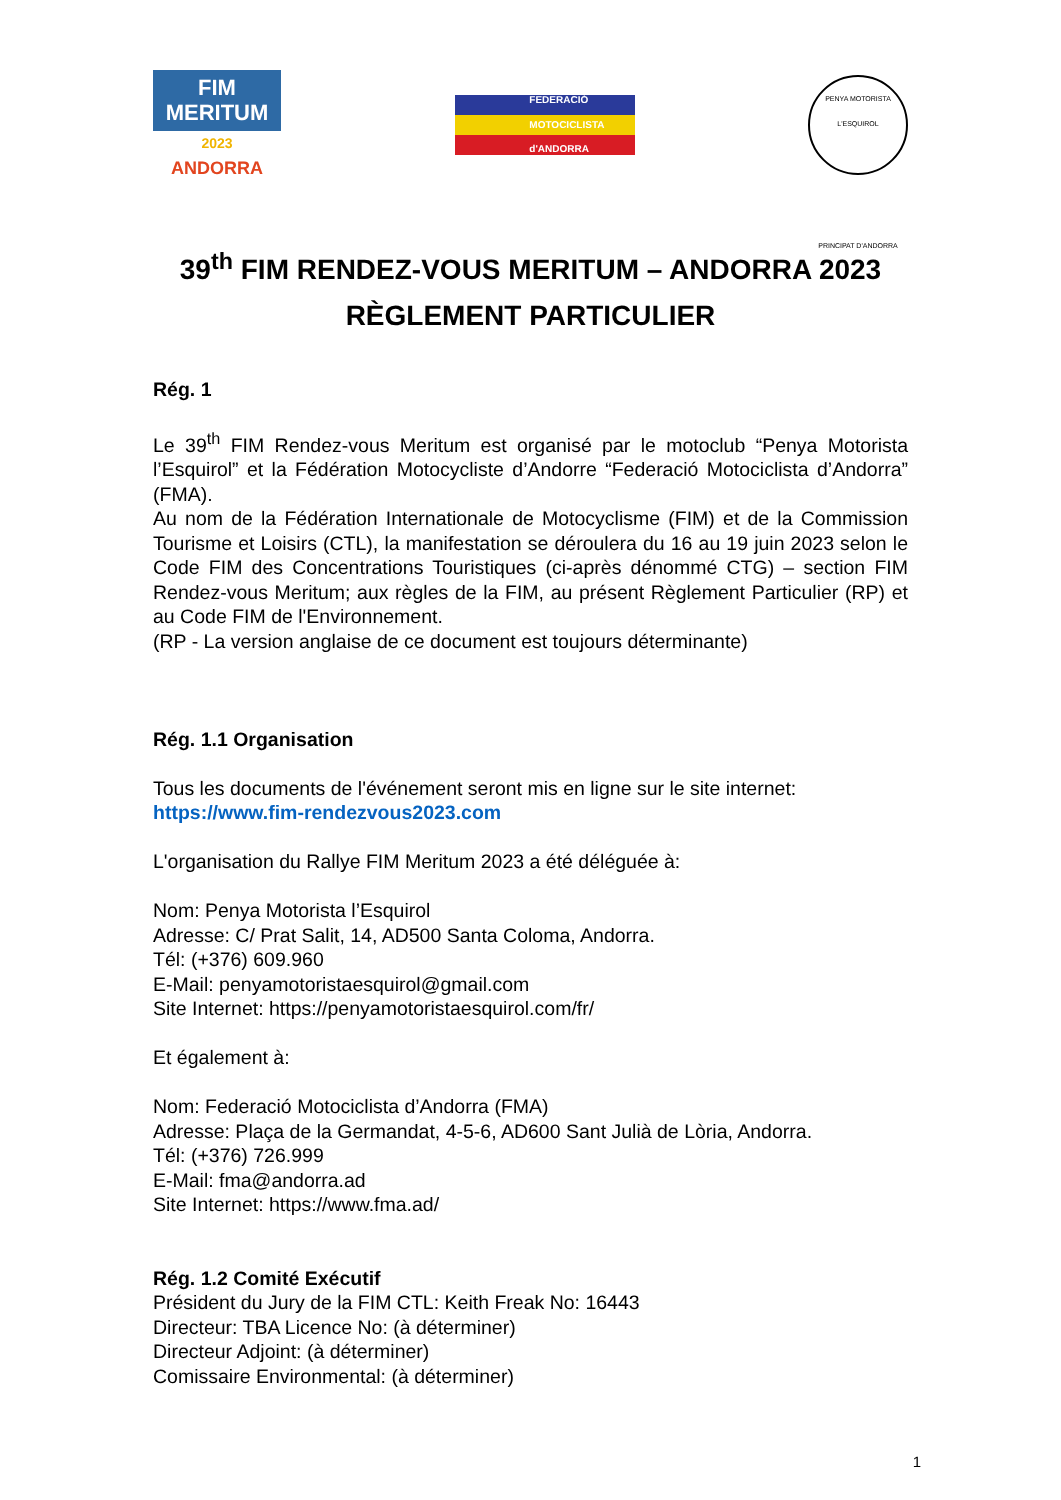FIM
MERITUM
2023
ANDORRA
FEDERACIÓ
MOTOCICLISTA
d'ANDORRA
PENYA MOTORISTA L'ESQUIROL
PRINCIPAT D'ANDORRA
39<sup>th</sup> FIM RENDEZ-VOUS MERITUM – ANDORRA 2023
RÈGLEMENT PARTICULIER
Rég. 1
Le 39<sup>th</sup> FIM Rendez-vous Meritum est organisé par le motoclub “Penya Motorista l’Esquirol” et la Fédération Motocycliste d’Andorre “Federació Motociclista d’Andorra” (FMA).
Au nom de la Fédération Internationale de Motocyclisme (FIM) et de la Commission Tourisme et Loisirs (CTL), la manifestation se déroulera du 16 au 19 juin 2023 selon le Code FIM des Concentrations Touristiques (ci-après dénommé CTG) – section FIM Rendez-vous Meritum; aux règles de la FIM, au présent Règlement Particulier (RP) et au Code FIM de l'Environnement.
(RP - La version anglaise de ce document est toujours déterminante)
Rég. 1.1 Organisation
Tous les documents de l'événement seront mis en ligne sur le site internet:
https://www.fim-rendezvous2023.com
L'organisation du Rallye FIM Meritum 2023 a été déléguée à:
Nom: Penya Motorista l’Esquirol
Adresse: C/ Prat Salit, 14, AD500 Santa Coloma, Andorra.
Tél: (+376) 609.960
E-Mail: penyamotoristaesquirol@gmail.com
Site Internet: https://penyamotoristaesquirol.com/fr/
Et également à:
Nom: Federació Motociclista d’Andorra (FMA)
Adresse: Plaça de la Germandat, 4-5-6, AD600 Sant Julià de Lòria, Andorra.
Tél: (+376) 726.999
E-Mail: fma@andorra.ad
Site Internet: https://www.fma.ad/
Rég. 1.2 Comité Exécutif
Président du Jury de la FIM CTL: Keith Freak No: 16443
Directeur: TBA Licence No: (à déterminer)
Directeur Adjoint: (à déterminer)
Comissaire Environmental: (à déterminer)
1